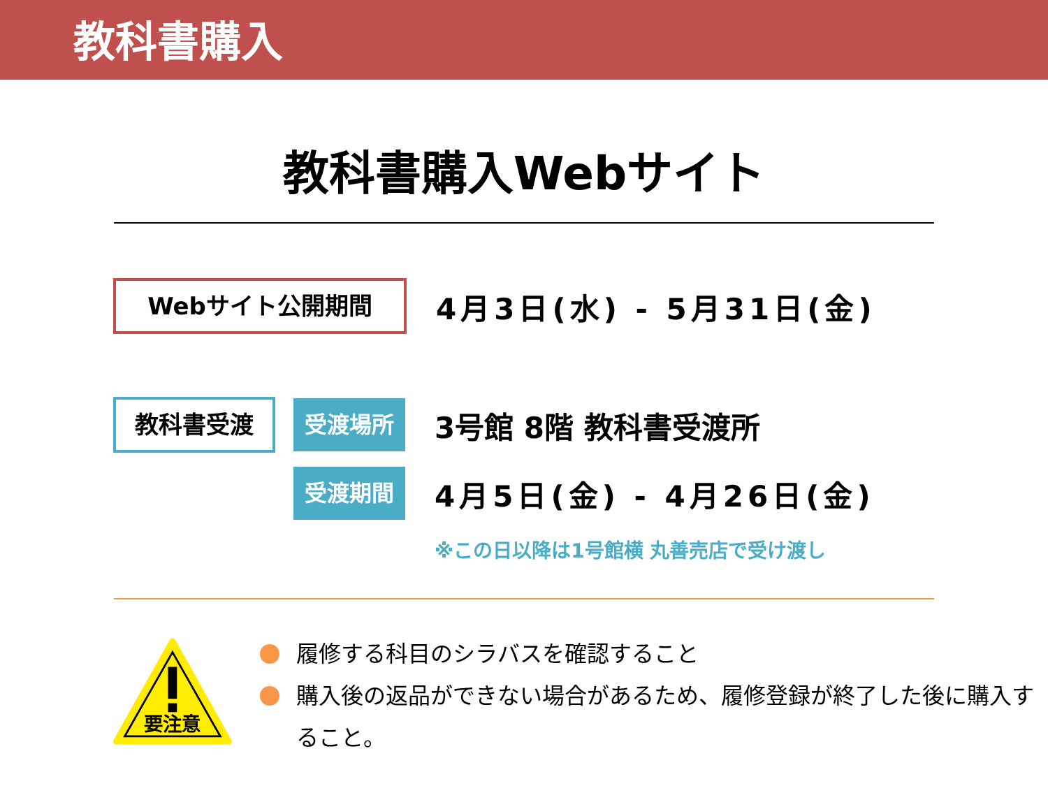教科書購入
教科書購入Webサイト
Webサイト公開期間
4月3日(水) - 5月31日(金)
教科書受渡
受渡場所
3号館 8階 教科書受渡所
受渡期間
4月5日(金) - 4月26日(金)
※この日以降は1号館横 丸善売店で受け渡し
要注意
履修する科目のシラバスを確認すること
購入後の返品ができない場合があるため、履修登録が終了した後に購入すること。